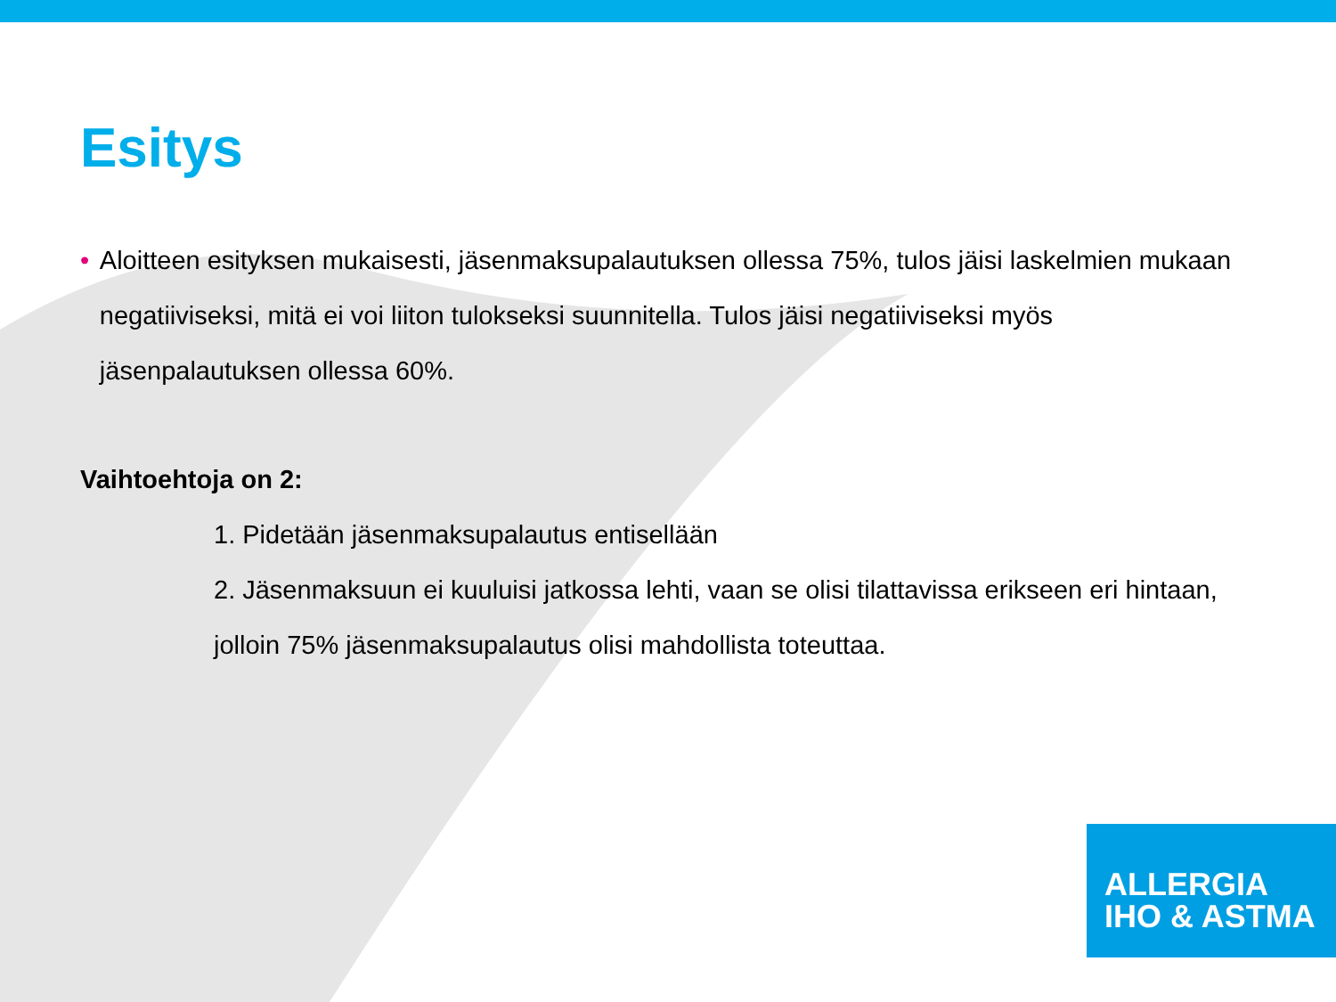Esitys
• Aloitteen esityksen mukaisesti, jäsenmaksupalautuksen ollessa 75%, tulos jäisi laskelmien mukaan negatiiviseksi, mitä ei voi liiton tulokseksi suunnitella. Tulos jäisi negatiiviseksi myös jäsenpalautuksen ollessa 60%.
Vaihtoehtoja on 2:
1. Pidetään jäsenmaksupalautus entisellään
2. Jäsenmaksuun ei kuuluisi jatkossa lehti, vaan se olisi tilattavissa erikseen eri hintaan, jolloin 75% jäsenmaksupalautus olisi mahdollista toteuttaa.
ALLERGIA
IHO & ASTMA